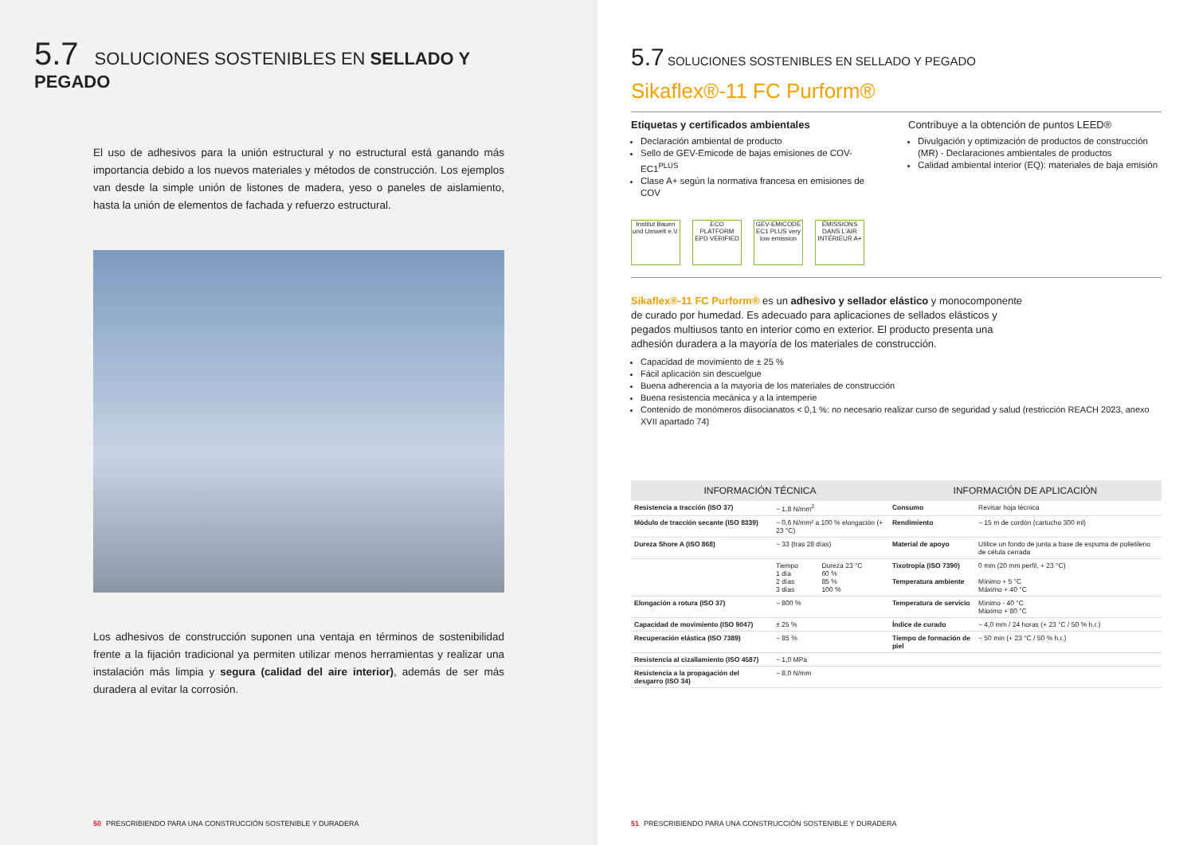5.7 SOLUCIONES SOSTENIBLES EN SELLADO Y PEGADO
El uso de adhesivos para la unión estructural y no estructural está ganando más importancia debido a los nuevos materiales y métodos de construcción. Los ejemplos van desde la simple unión de listones de madera, yeso o paneles de aislamiento, hasta la unión de elementos de fachada y refuerzo estructural.
Los adhesivos de construcción suponen una ventaja en términos de sostenibilidad frente a la fijación tradicional ya permiten utilizar menos herramientas y realizar una instalación más limpia y segura (calidad del aire interior), además de ser más duradera al evitar la corrosión.
50 PRESCRIBIENDO PARA UNA CONSTRUCCIÓN SOSTENIBLE Y DURADERA
5.7 SOLUCIONES SOSTENIBLES EN SELLADO Y PEGADO
Sikaflex®-11 FC Purform®
Etiquetas y certificados ambientales
Declaración ambiental de producto
Sello de GEV-Emicode de bajas emisiones de COV-EC1<sup>PLUS</sup>
Clase A+ según la normativa francesa en emisiones de COV
Contribuye a la obtención de puntos LEED®
Divulgación y optimización de productos de construcción (MR) - Declaraciones ambientales de productos
Calidad ambiental interior (EQ): materiales de baja emisión
Institut Bauen und Umwelt e.V.
ECO PLATFORM EPD VERIFIED
GEV-EMICODE EC1 PLUS very low emission
ÉMISSIONS DANS L'AIR INTÉRIEUR A+
Sikaflex®-11 FC Purform® es un adhesivo y sellador elástico y monocomponente de curado por humedad. Es adecuado para aplicaciones de sellados elásticos y pegados multiusos tanto en interior como en exterior. El producto presenta una adhesión duradera a la mayoría de los materiales de construcción.
Capacidad de movimiento de ± 25 %
Fácil aplicación sin descuelgue
Buena adherencia a la mayoría de los materiales de construcción
Buena resistencia mecánica y a la intemperie
Contenido de monómeros diisocianatos < 0,1 %: no necesario realizar curso de seguridad y salud (restricción REACH 2023, anexo XVII apartado 74)
| INFORMACIÓN TÉCNICA | | | INFORMACIÓN DE APLICACIÓN | |
| --- | --- | --- | --- | --- |
| Resistencia a tracción (ISO 37) | ~ 1,8 N/mm<sup>2</sup> | | Consumo | Revisar hoja técnica |
| Módulo de tracción secante (ISO 8339) | ~ 0,6 N/mm² a 100 % elongación (+ 23 °C) | | Rendimiento | ~ 15 m de cordón (cartucho 300 ml) |
| Dureza Shore A (ISO 868) | ~ 33 (tras 28 días) | | Material de apoyo | Utilice un fondo de junta a base de espuma de polietileno de célula cerrada |
| | Tiempo 1 día 2 días 3 días | Dureza 23 °C 60 % 85 % 100 % | Tixotropía (ISO 7390) Temperatura ambiente | 0 mm (20 mm perfil, + 23 °C) Mínimo + 5 °C Máximo + 40 °C |
| Elongación a rotura (ISO 37) | ~ 800 % | | Temperatura de servicio | Mínimo - 40 °C Máximo + 80 °C |
| Capacidad de movimiento (ISO 9047) | ± 25 % | | Índice de curado | ~ 4,0 mm / 24 horas (+ 23 °C / 50 % h.r.) |
| Recuperación elástica (ISO 7389) | ~ 85 % | | Tiempo de formación de piel | ~ 50 min (+ 23 °C / 50 % h.r.) |
| Resistencia al cizallamiento (ISO 4587) | ~ 1,0 MPa | | | |
| Resistencia a la propagación del desgarro (ISO 34) | ~ 8,0 N/mm | | | |
51 PRESCRIBIENDO PARA UNA CONSTRUCCIÓN SOSTENIBLE Y DURADERA